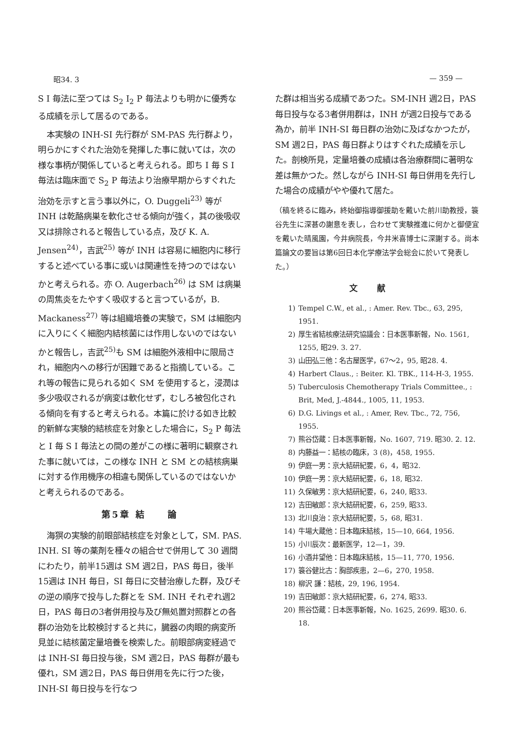昭34. 3 — 359 —
S I 毎法に至つては S<sub>2</sub> I<sub>2</sub> P 毎法よりも明かに優秀なる成績を示して居るのである。
本実験の INH-SI 先行群が SM-PAS 先行群より，明らかにすぐれた治効を発揮した事に就いては，次の様な事柄が関係していると考えられる。即ち I 毎 S I 毎法は臨床面で S<sub>2</sub> P 毎法より治療早期からすぐれた治効を示すと言う事以外に，O. Duggeli<sup>23)</sup> 等が INH は乾酪病巣を軟化させる傾向が強く，其の後吸収又は排除されると報告している点，及び K. A. Jensen<sup>24)</sup>，吉武<sup>25)</sup> 等が INH は容易に細胞内に移行すると述べている事に或いは関連性を持つのではないかと考えられる。亦 O. Augerbach<sup>26)</sup> は SM は病巣の周焦炎をたやすく吸収すると言つているが，B. Mackaness<sup>27)</sup> 等は組織培養の実験で，SM は細胞内に入りにくく細胞内結核菌には作用しないのではないかと報告し，吉武<sup>25)</sup>も SM は細胞外液相中に限局され，細胞内への移行が困難であると指摘している。これ等の報告に見られる如く SM を使用すると，浸潤は多少吸収されるが病変は軟化せず，むしろ被包化される傾向を有すると考えられる。本篇に於ける如き比較的新鮮な実験的結核症を対象とした場合に，S<sub>2</sub> P 毎法と I 毎 S I 毎法との間の差がこの様に著明に観察された事に就いては，この様な INH と SM との結核病巣に対する作用機序の相違も関係しているのではないかと考えられるのである。
第5章 結　　論
海猽の実験的前眼部結核症を対象として，SM. PAS. INH. SI 等の薬剤を種々の組合せで併用して 30 週間にわたり，前半15週は SM 週2日，PAS 毎日，後半15週は INH 毎日，SI 毎日に交替治療した群，及びその逆の順序で投与した群とを SM. INH それぞれ週2日，PAS 毎日の3者併用投与及び無処置対照群との各群の治効を比較検討すると共に，臓器の肉眼的病変所見並に結核菌定量培養を検索した。前眼部病変経過では INH-SI 毎日投与後，SM 週2日，PAS 毎群が最も優れ，SM 週2日，PAS 毎日併用を先に行つた後，INH-SI 毎日投与を行なつ
た群は相当劣る成績であつた。SM-INH 週2日，PAS 毎日投与なる3者併用群は，INH が週2日投与である為か，前半 INH-SI 毎日群の治効に及ばなかつたが，SM 週2日，PAS 毎日群よりはすぐれた成績を示した。剖検所見，定量培養の成績は各治療群間に著明な差は無かつた。然しながら INH-SI 毎日併用を先行した場合の成績がやや優れて居た。
（稿を終るに臨み，終始御指導御援助を戴いた前川助教授，簑谷先生に深甚の謝意を表し，合わせて実験推進に何かと御便宜を戴いた晴風園，今井病院長，今井米喜博士に深謝する。尚本篇論文の要旨は第6回日本化学療法学会総会に於いて発表した。）
文献
1) Tempel C.W., et al., : Amer. Rev. Tbc., 63, 295, 1951.
2) 厚生省結核療法研究協議会：日本医事新報，No. 1561, 1255, 昭29. 3. 27.
3) 山田弘三他：名古屋医学，67〜2，95, 昭28. 4.
4) Harbert Claus., : Beiter. Kl. TBK., 114-H-3, 1955.
5) Tuberculosis Chemotherapy Trials Committee., : Brit, Med, J.-4844., 1005, 11, 1953.
6) D.G. Livings et al., : Amer, Rev. Tbc., 72, 756, 1955.
7) 熊谷岱蔵：日本医事新報，No. 1607, 719. 昭30. 2. 12.
8) 内藤益一：結核の臨床，3 (8)，458, 1955.
9) 伊庭一男：京大結研紀要，6，4，昭32.
10) 伊庭一男：京大結研紀要，6，18, 昭32.
11) 久保敏男：京大結研紀要，6，240, 昭33.
12) 吉田敏郎：京大結研紀要，6，259, 昭33.
13) 北川良治：京大結研紀要，5，68, 昭31.
14) 牛場大蔵他：日本臨床結核，15—10, 664, 1956.
15) 小川辰次：最新医学，12—1，39.
16) 小酒井望他：日本臨床結核，15—11, 770, 1956.
17) 簑谷健比古：胸部疾患，2—6，270, 1958.
18) 柳沢 謙：結核，29, 196, 1954.
19) 吉田敏郎：京大結研紀要，6，274, 昭33.
20) 熊谷岱蔵：日本医事新報，No. 1625, 2699. 昭30. 6. 18.